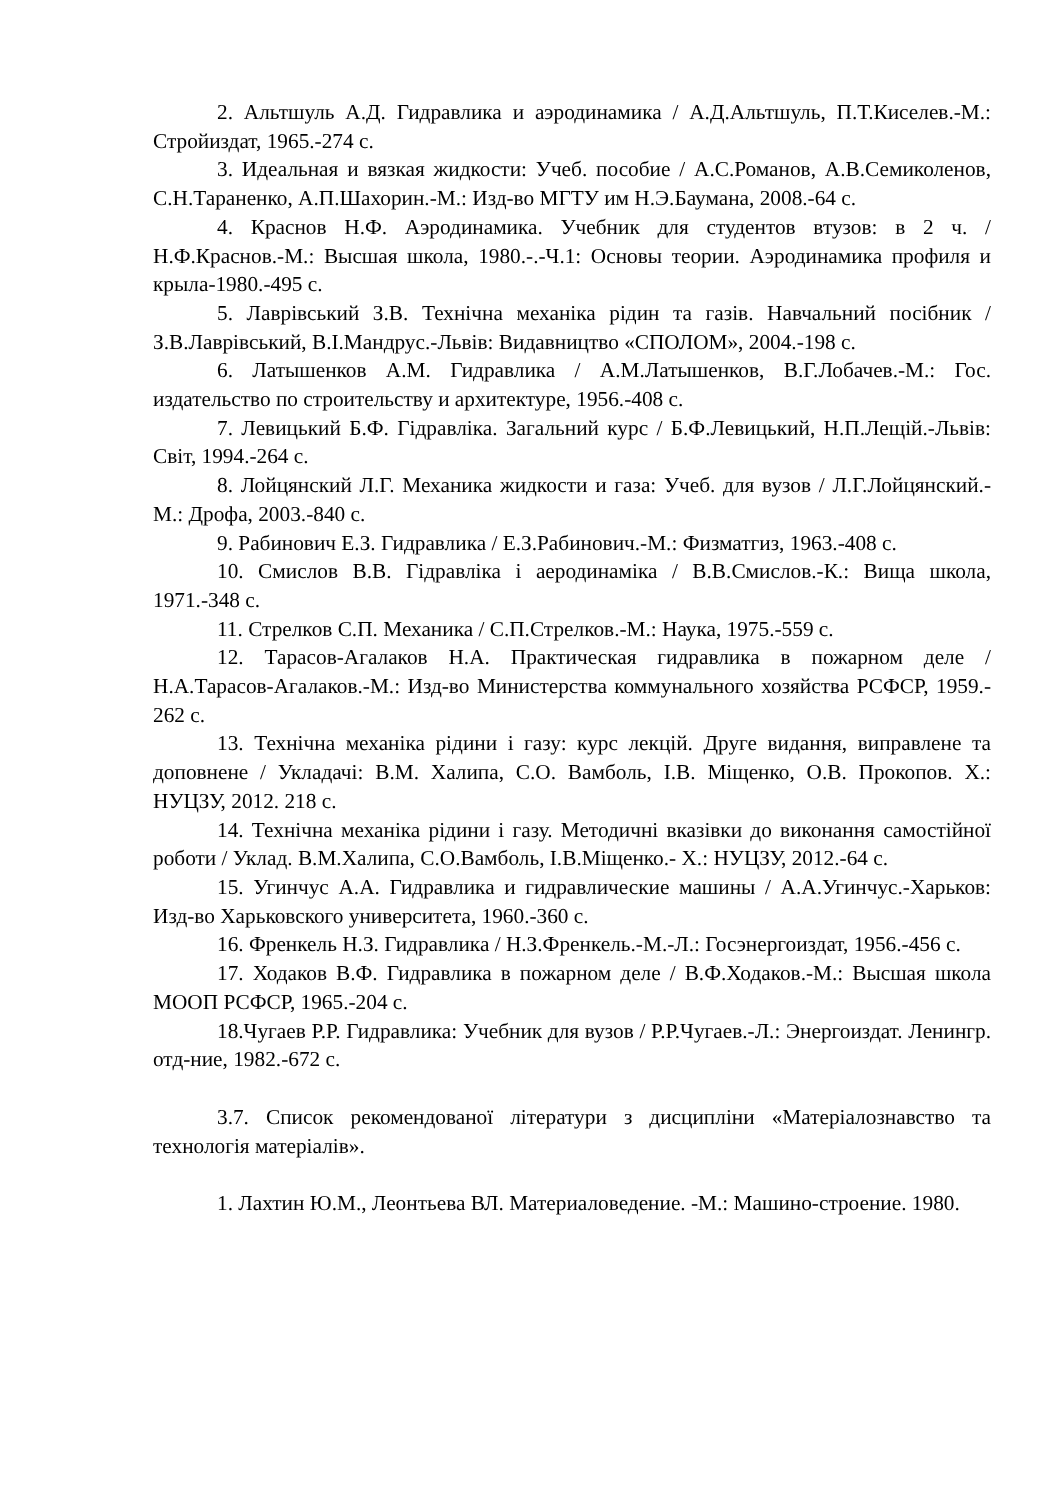2. Альтшуль А.Д. Гидравлика и аэродинамика / А.Д.Альтшуль, П.Т.Киселев.-М.: Стройиздат, 1965.-274 с.
3. Идеальная и вязкая жидкости: Учеб. пособие / А.С.Романов, А.В.Семиколенов, С.Н.Тараненко, А.П.Шахорин.-М.: Изд-во МГТУ им Н.Э.Баумана, 2008.-64 с.
4. Краснов Н.Ф. Аэродинамика. Учебник для студентов втузов: в 2 ч. / Н.Ф.Краснов.-М.: Высшая школа, 1980.-.-Ч.1: Основы теории. Аэродинамика профиля и крыла-1980.-495 с.
5. Лаврівський З.В. Технічна механіка рідин та газів. Навчальний посібник / З.В.Лаврівський, В.І.Мандрус.-Львів: Видавництво «СПОЛОМ», 2004.-198 с.
6. Латышенков А.М. Гидравлика / А.М.Латышенков, В.Г.Лобачев.-М.: Гос. издательство по строительству и архитектуре, 1956.-408 с.
7. Левицький Б.Ф. Гідравліка. Загальний курс / Б.Ф.Левицький, Н.П.Лещій.-Львів: Світ, 1994.-264 с.
8. Лойцянский Л.Г. Механика жидкости и газа: Учеб. для вузов / Л.Г.Лойцянский.-М.: Дрофа, 2003.-840 с.
9. Рабинович Е.З. Гидравлика / Е.З.Рабинович.-М.: Физматгиз, 1963.-408 с.
10. Смислов В.В. Гідравліка і аеродинаміка / В.В.Смислов.-К.: Вища школа, 1971.-348 с.
11. Стрелков С.П. Механика / С.П.Стрелков.-М.: Наука, 1975.-559 с.
12. Тарасов-Агалаков Н.А. Практическая гидравлика в пожарном деле / Н.А.Тарасов-Агалаков.-М.: Изд-во Министерства коммунального хозяйства РСФСР, 1959.- 262 с.
13. Технічна механіка рідини і газу: курс лекцій. Друге видання, виправлене та доповнене / Укладачі: В.М. Халипа, С.О. Вамболь, І.В. Міщенко, О.В. Прокопов. Х.: НУЦЗУ, 2012. 218 с.
14. Технічна механіка рідини і газу. Методичні вказівки до виконання самостійної роботи / Уклад. В.М.Халипа, С.О.Вамболь, І.В.Міщенко.- Х.: НУЦЗУ, 2012.-64 с.
15. Угинчус А.А. Гидравлика и гидравлические машины / А.А.Угинчус.-Харьков: Изд-во Харьковского университета, 1960.-360 с.
16. Френкель Н.З. Гидравлика / Н.З.Френкель.-М.-Л.: Госэнергоиздат, 1956.-456 с.
17. Ходаков В.Ф. Гидравлика в пожарном деле / В.Ф.Ходаков.-М.: Высшая школа МООП РСФСР, 1965.-204 с.
18.Чугаев Р.Р. Гидравлика: Учебник для вузов / Р.Р.Чугаев.-Л.: Энергоиздат. Ленингр. отд-ние, 1982.-672 с.
3.7. Список рекомендованої літератури з дисципліни «Матеріалознавство та технологія матеріалів».
1. Лахтин Ю.М., Леонтьева ВЛ. Материаловедение. -М.: Машино-строение. 1980.